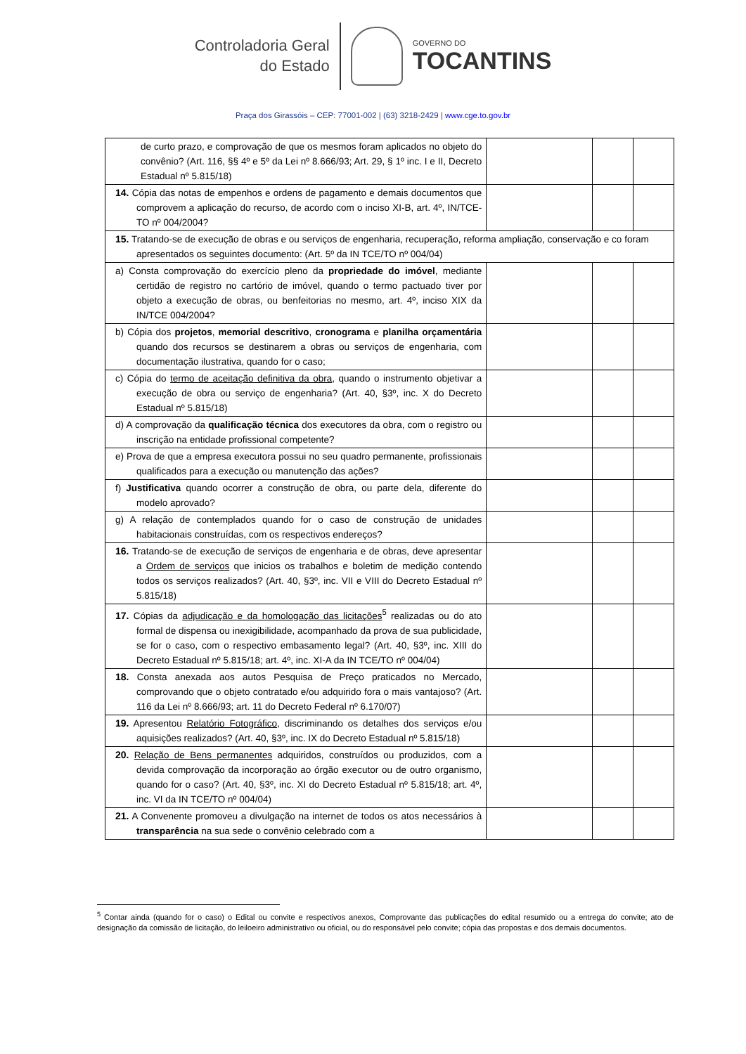Controladoria Geral
do Estado
GOVERNO DO
TOCANTINS
Praça dos Girassóis – CEP: 77001-002 | (63) 3218-2429 | www.cge.to.gov.br
| de curto prazo, e comprovação de que os mesmos foram aplicados no objeto do convênio? (Art. 116, §§ 4º e 5º da Lei nº 8.666/93; Art. 29, § 1º inc. I e II, Decreto Estadual nº 5.815/18) | | | |
| 14. Cópia das notas de empenhos e ordens de pagamento e demais documentos que comprovem a aplicação do recurso, de acordo com o inciso XI-B, art. 4º, IN/TCE-TO nº 004/2004? | | | |
| 15. Tratando-se de execução de obras e ou serviços de engenharia, recuperação, reforma ampliação, conservação e co foram apresentados os seguintes documento: (Art. 5º da IN TCE/TO nº 004/04) | | | |
| a) Consta comprovação do exercício pleno da propriedade do imóvel , mediante certidão de registro no cartório de imóvel, quando o termo pactuado tiver por objeto a execução de obras, ou benfeitorias no mesmo, art. 4º, inciso XIX da IN/TCE 004/2004? | | | |
| b) Cópia dos projetos , memorial descritivo , cronograma e planilha orçamentária quando dos recursos se destinarem a obras ou serviços de engenharia, com documentação ilustrativa, quando for o caso; | | | |
| c) Cópia do termo de aceitação definitiva da obra , quando o instrumento objetivar a execução de obra ou serviço de engenharia? (Art. 40, §3º, inc. X do Decreto Estadual nº 5.815/18) | | | |
| d) A comprovação da qualificação técnica dos executores da obra, com o registro ou inscrição na entidade profissional competente? | | | |
| e) Prova de que a empresa executora possui no seu quadro permanente, profissionais qualificados para a execução ou manutenção das ações? | | | |
| f) Justificativa quando ocorrer a construção de obra, ou parte dela, diferente do modelo aprovado? | | | |
| g) A relação de contemplados quando for o caso de construção de unidades habitacionais construídas, com os respectivos endereços? | | | |
| 16. Tratando-se de execução de serviços de engenharia e de obras, deve apresentar a Ordem de serviços que inicios os trabalhos e boletim de medição contendo todos os serviços realizados? (Art. 40, §3º, inc. VII e VIII do Decreto Estadual nº 5.815/18) | | | |
| 17. Cópias da adjudicação e da homologação das licitações<sup>5</sup> realizadas ou do ato formal de dispensa ou inexigibilidade, acompanhado da prova de sua publicidade, se for o caso, com o respectivo embasamento legal? (Art. 40, §3º, inc. XIII do Decreto Estadual nº 5.815/18; art. 4º, inc. XI-A da IN TCE/TO nº 004/04) | | | |
| 18. Consta anexada aos autos Pesquisa de Preço praticados no Mercado, comprovando que o objeto contratado e/ou adquirido fora o mais vantajoso? (Art. 116 da Lei nº 8.666/93; art. 11 do Decreto Federal nº 6.170/07) | | | |
| 19. Apresentou Relatório Fotográfico, discriminando os detalhes dos serviços e/ou aquisições realizados? (Art. 40, §3º, inc. IX do Decreto Estadual nº 5.815/18) | | | |
| 20. Relação de Bens permanentes adquiridos, construídos ou produzidos, com a devida comprovação da incorporação ao órgão executor ou de outro organismo, quando for o caso? (Art. 40, §3º, inc. XI do Decreto Estadual nº 5.815/18; art. 4º, inc. VI da IN TCE/TO nº 004/04) | | | |
| 21. A Convenente promoveu a divulgação na internet de todos os atos necessários à transparência na sua sede o convênio celebrado com a | | | |
<sup>5</sup> Contar ainda (quando for o caso) o Edital ou convite e respectivos anexos, Comprovante das publicações do edital resumido ou a entrega do convite; ato de designação da comissão de licitação, do leiloeiro administrativo ou oficial, ou do responsável pelo convite; cópia das propostas e dos demais documentos.